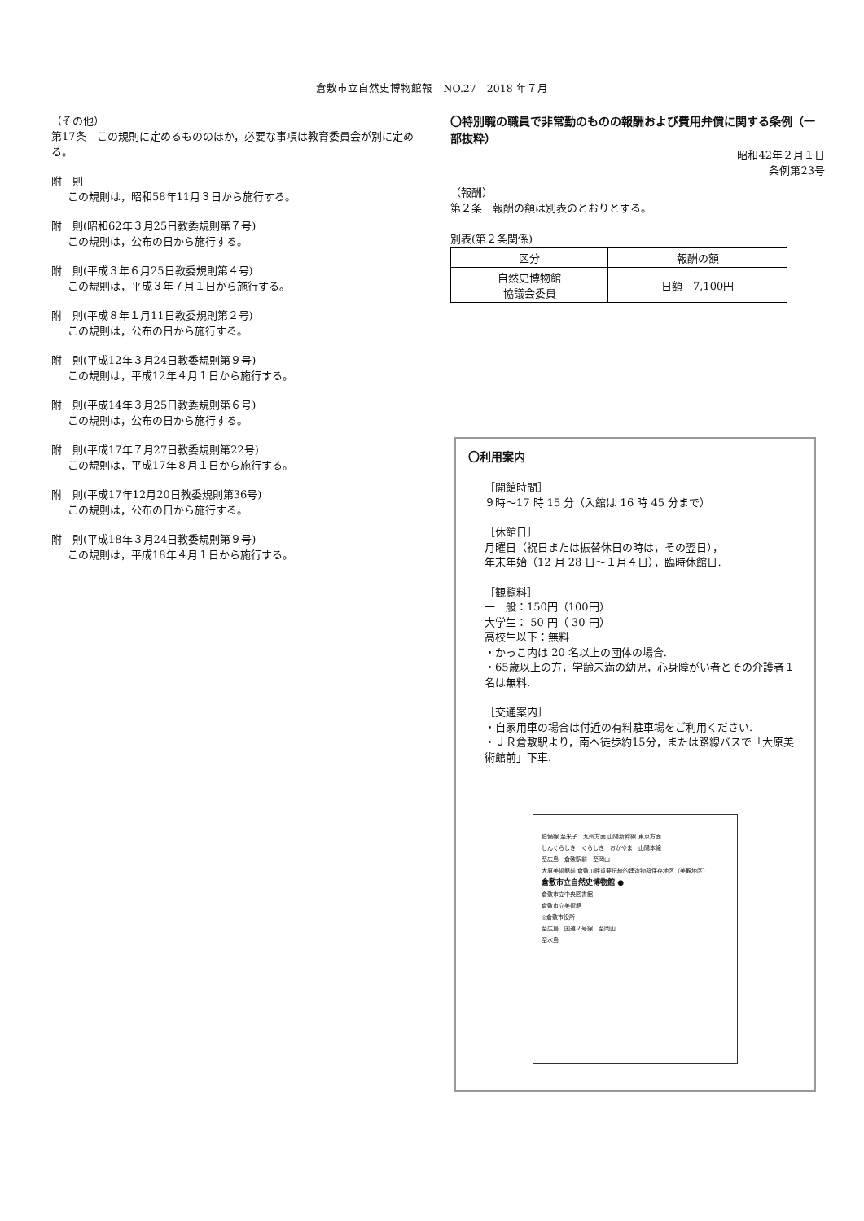倉敷市立自然史博物館報　NO.27　2018 年７月
（その他）
第17条　この規則に定めるもののほか，必要な事項は教育委員会が別に定める。
附　則
この規則は，昭和58年11月３日から施行する。
附　則(昭和62年３月25日教委規則第７号)
この規則は，公布の日から施行する。
附　則(平成３年６月25日教委規則第４号)
この規則は，平成３年７月１日から施行する。
附　則(平成８年１月11日教委規則第２号)
この規則は，公布の日から施行する。
附　則(平成12年３月24日教委規則第９号)
この規則は，平成12年４月１日から施行する。
附　則(平成14年３月25日教委規則第６号)
この規則は，公布の日から施行する。
附　則(平成17年７月27日教委規則第22号)
この規則は，平成17年８月１日から施行する。
附　則(平成17年12月20日教委規則第36号)
この規則は，公布の日から施行する。
附　則(平成18年３月24日教委規則第９号)
この規則は，平成18年４月１日から施行する。
〇特別職の職員で非常勤のものの報酬および費用弁償に関する条例（一部抜粋）
昭和42年２月１日
条例第23号
（報酬）
第２条　報酬の額は別表のとおりとする。
別表(第２条関係)
| 区分 | 報酬の額 |
| --- | --- |
| 自然史博物館 協議会委員 | 日額 7,100円 |
〇利用案内
［開館時間］
９時～17 時 15 分（入館は 16 時 45 分まで）
［休館日］
月曜日（祝日または振替休日の時は，その翌日），
年末年始（12 月 28 日～１月４日），臨時休館日.
［観覧料］
一　般：150円（100円）
大学生： 50 円（ 30 円）
高校生以下：無料
・かっこ内は 20 名以上の団体の場合.
・65歳以上の方，学齢未満の幼児，心身障がい者とその介護者１名は無料.
［交通案内］
・自家用車の場合は付近の有料駐車場をご利用ください.
・ＪＲ倉敷駅より，南へ徒歩約15分，または路線バスで「大原美術館前」下車.
伯備線 至米子　九州方面 山陽新幹線 東京方面
しんくらしき　くらしき　おかやま　山陽本線
至広島　倉敷駅前　至岡山
大原美術館前 倉敷川畔重要伝統的建造物群保存地区（美観地区）
倉敷市立自然史博物館 ●
倉敷市立中央図書館
倉敷市立美術館
◎倉敷市役所
至広島　国道２号線　至岡山
至水島